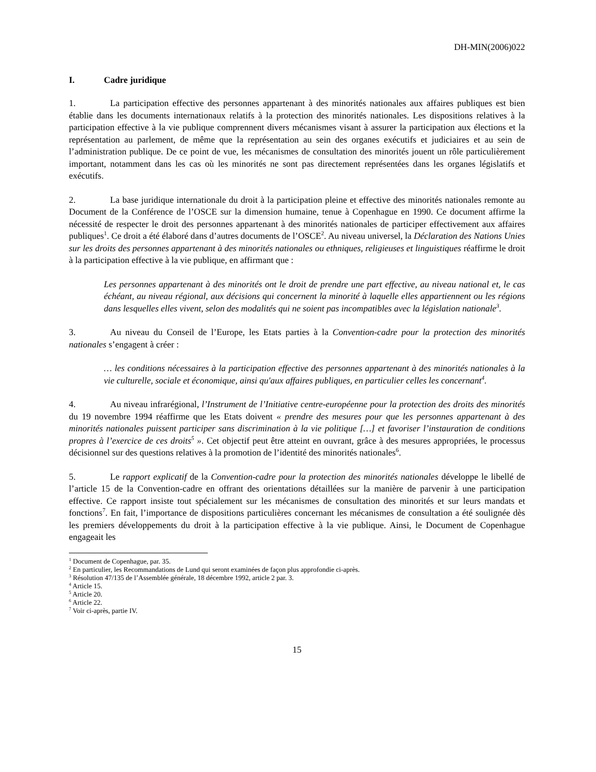DH-MIN(2006)022
I. Cadre juridique
1. La participation effective des personnes appartenant à des minorités nationales aux affaires publiques est bien établie dans les documents internationaux relatifs à la protection des minorités nationales. Les dispositions relatives à la participation effective à la vie publique comprennent divers mécanismes visant à assurer la participation aux élections et la représentation au parlement, de même que la représentation au sein des organes exécutifs et judiciaires et au sein de l’administration publique. De ce point de vue, les mécanismes de consultation des minorités jouent un rôle particulièrement important, notamment dans les cas où les minorités ne sont pas directement représentées dans les organes législatifs et exécutifs.
2. La base juridique internationale du droit à la participation pleine et effective des minorités nationales remonte au Document de la Conférence de l’OSCE sur la dimension humaine, tenue à Copenhague en 1990. Ce document affirme la nécessité de respecter le droit des personnes appartenant à des minorités nationales de participer effectivement aux affaires publiques<sup>1</sup>. Ce droit a été élaboré dans d’autres documents de l’OSCE<sup>2</sup>. Au niveau universel, la Déclaration des Nations Unies sur les droits des personnes appartenant à des minorités nationales ou ethniques, religieuses et linguistiques réaffirme le droit à la participation effective à la vie publique, en affirmant que :
Les personnes appartenant à des minorités ont le droit de prendre une part effective, au niveau national et, le cas échéant, au niveau régional, aux décisions qui concernent la minorité à laquelle elles appartiennent ou les régions dans lesquelles elles vivent, selon des modalités qui ne soient pas incompatibles avec la législation nationale<sup>3</sup>.
3. Au niveau du Conseil de l’Europe, les Etats parties à la Convention-cadre pour la protection des minorités nationales s’engagent à créer :
… les conditions nécessaires à la participation effective des personnes appartenant à des minorités nationales à la vie culturelle, sociale et économique, ainsi qu'aux affaires publiques, en particulier celles les concernant<sup>4</sup>.
4. Au niveau infrarégional, l’Instrument de l’Initiative centre-européenne pour la protection des droits des minorités du 19 novembre 1994 réaffirme que les Etats doivent « prendre des mesures pour que les personnes appartenant à des minorités nationales puissent participer sans discrimination à la vie politique […] et favoriser l’instauration de conditions propres à l’exercice de ces droits<sup>5</sup> ». Cet objectif peut être atteint en ouvrant, grâce à des mesures appropriées, le processus décisionnel sur des questions relatives à la promotion de l’identité des minorités nationales<sup>6</sup>.
5. Le rapport explicatif de la Convention-cadre pour la protection des minorités nationales développe le libellé de l’article 15 de la Convention-cadre en offrant des orientations détaillées sur la manière de parvenir à une participation effective. Ce rapport insiste tout spécialement sur les mécanismes de consultation des minorités et sur leurs mandats et fonctions<sup>7</sup>. En fait, l’importance de dispositions particulières concernant les mécanismes de consultation a été soulignée dès les premiers développements du droit à la participation effective à la vie publique. Ainsi, le Document de Copenhague engageait les
<sup>1</sup> Document de Copenhague, par. 35.
<sup>2</sup> En particulier, les Recommandations de Lund qui seront examinées de façon plus approfondie ci-après.
<sup>3</sup> Résolution 47/135 de l’Assemblée générale, 18 décembre 1992, article 2 par. 3.
<sup>4</sup> Article 15.
<sup>5</sup> Article 20.
<sup>6</sup> Article 22.
<sup>7</sup> Voir ci-après, partie IV.
15